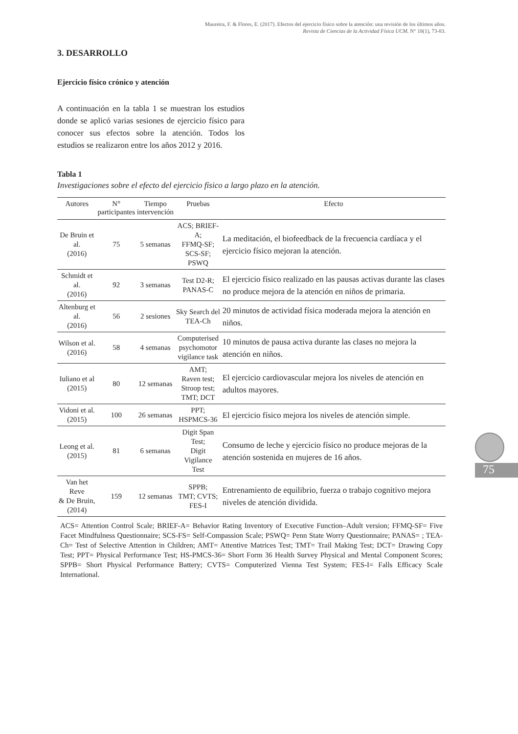Maureira, F. & Flores, E. (2017). Efectos del ejercicio físico sobre la atención: una revisión de los últimos años.
Revista de Ciencias de la Actividad Física UCM. N° 18(1), 73-83.
75
3. DESARROLLO
Ejercicio físico crónico y atención
A continuación en la tabla 1 se muestran los estudios donde se aplicó varias sesiones de ejercicio físico para conocer sus efectos sobre la atención. Todos los estudios se realizaron entre los años 2012 y 2016.
Tabla 1
Investigaciones sobre el efecto del ejercicio físico a largo plazo en la atención.
| Autores | N° participantes | Tiempo intervención | Pruebas | Efecto |
| --- | --- | --- | --- | --- |
| De Bruin et al. (2016) | 75 | 5 semanas | ACS; BRIEF-A; FFMQ-SF; SCS-SF; PSWQ | La meditación, el biofeedback de la frecuencia cardíaca y el ejercicio físico mejoran la atención. |
| Schmidt et al. (2016) | 92 | 3 semanas | Test D2-R; PANAS-C | El ejercicio físico realizado en las pausas activas durante las clases no produce mejora de la atención en niños de primaria. |
| Altenburg et al. (2016) | 56 | 2 sesiones | Sky Search del TEA-Ch | 20 minutos de actividad física moderada mejora la atención en niños. |
| Wilson et al. (2016) | 58 | 4 semanas | Computerised psychomotor vigilance task | 10 minutos de pausa activa durante las clases no mejora la atención en niños. |
| Iuliano et al (2015) | 80 | 12 semanas | AMT; Raven test; Stroop test; TMT; DCT | El ejercicio cardiovascular mejora los niveles de atención en adultos mayores. |
| Vidoni et al. (2015) | 100 | 26 semanas | PPT; HSPMCS-36 | El ejercicio físico mejora los niveles de atención simple. |
| Leong et al. (2015) | 81 | 6 semanas | Digit Span Test; Digit Vigilance Test | Consumo de leche y ejercicio físico no produce mejoras de la atención sostenida en mujeres de 16 años. |
| Van het Reve & De Bruin, (2014) | 159 | 12 semanas | SPPB; TMT; CVTS; FES-I | Entrenamiento de equilibrio, fuerza o trabajo cognitivo mejora niveles de atención dividida. |
ACS= Attention Control Scale; BRIEF-A= Behavior Rating Inventory of Executive Function–Adult version; FFMQ-SF= Five Facet Mindfulness Questionnaire; SCS-FS= Self-Compassion Scale; PSWQ= Penn State Worry Questionnaire; PANAS= ; TEA-Ch= Test of Selective Attention in Children; AMT= Attentive Matrices Test; TMT= Trail Making Test; DCT= Drawing Copy Test; PPT= Physical Performance Test; HS-PMCS-36= Short Form 36 Health Survey Physical and Mental Component Scores; SPPB= Short Physical Performance Battery; CVTS= Computerized Vienna Test System; FES-I= Falls Efficacy Scale International.